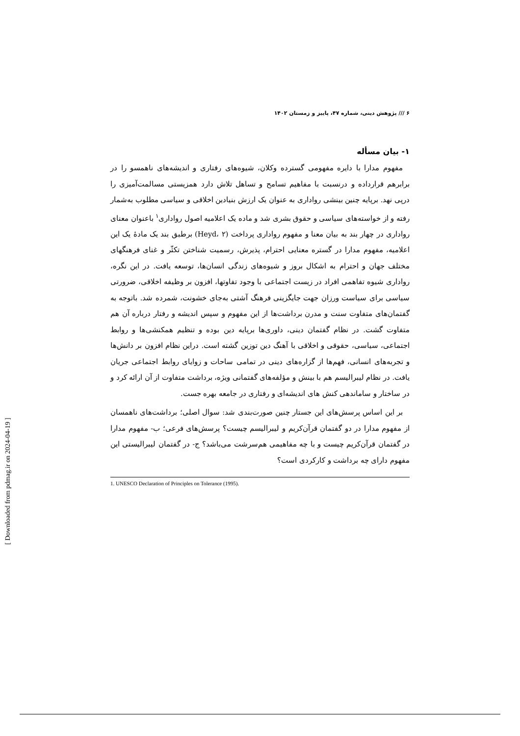۶ /// پژوهش دینی، شماره ۴۷، پاییز و زمستان ۱۴۰۲
۱- بیان مسأله
مفهوم مدارا با دایره مفهومی گسترده وکلان، شیوه‌های رفتاری و اندیشه‌های ناهمسو را در برابرهم قرارداده و درنسبت با مفاهیم تسامح و تساهل تلاش دارد همزیستی مسالمت‌آمیزی را درپی نهد. برپایه چنین بینشی رواداری به عنوان یک ارزش بنیادین اخلاقی و سیاسی مطلوب به‌شمار رفته و از خواسته‌های سیاسی و حقوق بشری شد و ماده یک اعلامیه اصول رواداری<sup>۱</sup> باعنوان معنای رواداری در چهار بند به بیان معنا و مفهوم رواداری پرداخت (Heyd، ۲) برطبق بند یک مادۀ یک این اعلامیه، مفهوم مدارا در گستره معنایی احترام، پذیرش، رسمیت شناختن تکثّر و غنای فرهنگهای مختلف جهان و احترام به اشکال بروز و شیوه‌های زندگی انسان‌ها، توسعه یافت. در این نگره، رواداری شیوه تفاهمی افراد در زیست اجتماعی با وجود تفاوتها، افزون بر وظیفه اخلاقی، ضرورتی سیاسی برای سیاست ورزان جهت جایگزینی فرهنگ آشتی به‌جای خشونت، شمرده شد. باتوجه به گفتمان‌های متفاوت سنت و مدرن برداشت‌ها از این مفهوم و سپس اندیشه و رفتار درباره آن هم متفاوت گشت. در نظام گفتمان دینی، داوری‌ها برپایه دین بوده و تنظیم همکنشی‌ها و روابط اجتماعی، سیاسی، حقوقی و اخلاقی با آهنگ دین توزین گشته است. دراین نظام افزون بر دانش‌ها و تجربه‌های انسانی، فهم‌ها از گزاره‌های دینی در تمامی ساحات و زوایای روابط اجتماعی جریان یافت. در نظام لیبرالیسم هم با بینش و مؤلفه‌های گفتمانی ویژه، برداشت متفاوت از آن ارائه کرد و در ساختار و ساماندهی کنش های اندیشه‌ای و رفتاری در جامعه بهره جست.
بر این اساس پرسش‌های این جستار چنین صورت‌بندی شد: سوال اصلی؛ برداشت‌های ناهمسان از مفهوم مدارا در دو گفتمان قرآن‌کریم و لیبرالیسم چیست؟ پرسش‌های فرعی؛ ب- مفهوم مدارا در گفتمان قرآن‌کریم چیست و با چه مفاهیمی هم‌سرشت می‌باشد؟ ج- در گفتمان لیبرالیستی این مفهوم دارای چه برداشت و کارکردی است؟
1. UNESCO Declaration of Principles on Tolerance (1995).
[ Downloaded from pdmag.ir on 2024-04-19 ]